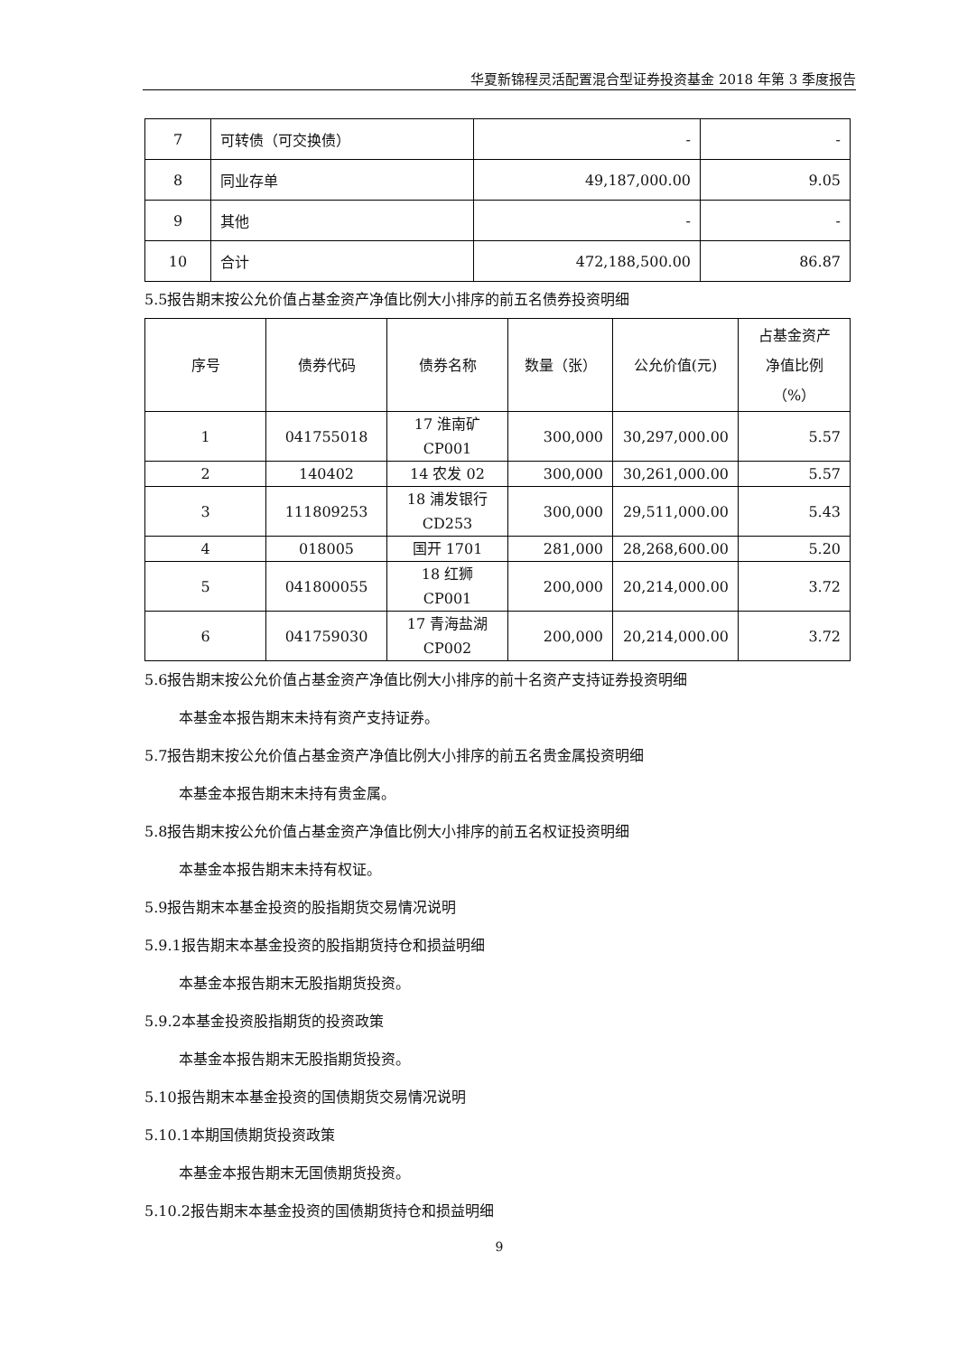华夏新锦程灵活配置混合型证券投资基金 2018 年第 3 季度报告
| 7 | 可转债（可交换债） | - | - |
| 8 | 同业存单 | 49,187,000.00 | 9.05 |
| 9 | 其他 | - | - |
| 10 | 合计 | 472,188,500.00 | 86.87 |
5.5报告期末按公允价值占基金资产净值比例大小排序的前五名债券投资明细
| 序号 | 债券代码 | 债券名称 | 数量（张） | 公允价值(元) | 占基金资产 净值比例 （%） |
| --- | --- | --- | --- | --- | --- |
| 1 | 041755018 | 17 淮南矿 CP001 | 300,000 | 30,297,000.00 | 5.57 |
| 2 | 140402 | 14 农发 02 | 300,000 | 30,261,000.00 | 5.57 |
| 3 | 111809253 | 18 浦发银行 CD253 | 300,000 | 29,511,000.00 | 5.43 |
| 4 | 018005 | 国开 1701 | 281,000 | 28,268,600.00 | 5.20 |
| 5 | 041800055 | 18 红狮 CP001 | 200,000 | 20,214,000.00 | 3.72 |
| 6 | 041759030 | 17 青海盐湖 CP002 | 200,000 | 20,214,000.00 | 3.72 |
5.6报告期末按公允价值占基金资产净值比例大小排序的前十名资产支持证券投资明细
本基金本报告期末未持有资产支持证券。
5.7报告期末按公允价值占基金资产净值比例大小排序的前五名贵金属投资明细
本基金本报告期末未持有贵金属。
5.8报告期末按公允价值占基金资产净值比例大小排序的前五名权证投资明细
本基金本报告期末未持有权证。
5.9报告期末本基金投资的股指期货交易情况说明
5.9.1报告期末本基金投资的股指期货持仓和损益明细
本基金本报告期末无股指期货投资。
5.9.2本基金投资股指期货的投资政策
本基金本报告期末无股指期货投资。
5.10报告期末本基金投资的国债期货交易情况说明
5.10.1本期国债期货投资政策
本基金本报告期末无国债期货投资。
5.10.2报告期末本基金投资的国债期货持仓和损益明细
9